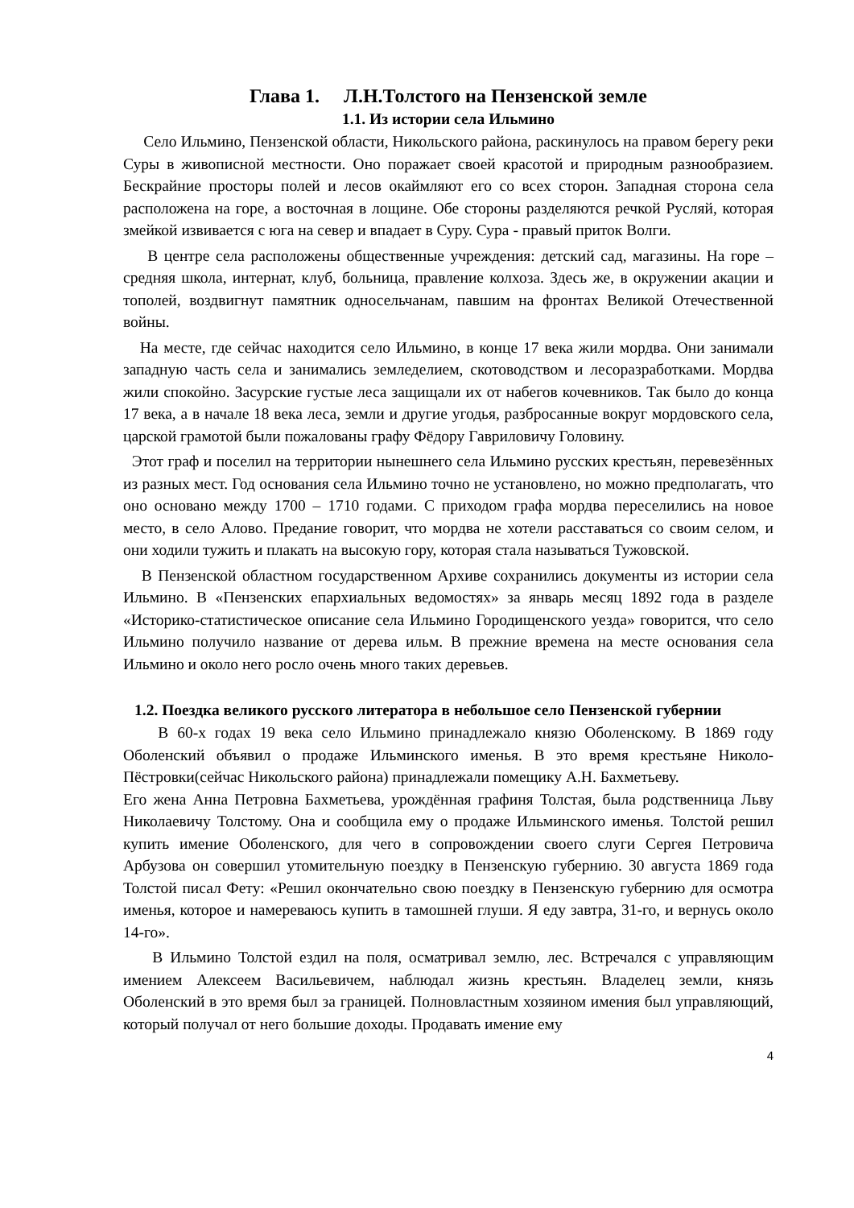Глава 1. Л.Н.Толстого на Пензенской земле
1.1. Из истории села Ильмино
Село Ильмино, Пензенской области, Никольского района, раскинулось на правом берегу реки Суры в живописной местности. Оно поражает своей красотой и природным разнообразием. Бескрайние просторы полей и лесов окаймляют его со всех сторон. Западная сторона села расположена на горе, а восточная в лощине. Обе стороны разделяются речкой Русляй, которая змейкой извивается с юга на север и впадает в Суру. Сура - правый приток Волги.
В центре села расположены общественные учреждения: детский сад, магазины. На горе – средняя школа, интернат, клуб, больница, правление колхоза. Здесь же, в окружении акации и тополей, воздвигнут памятник односельчанам, павшим на фронтах Великой Отечественной войны.
На месте, где сейчас находится село Ильмино, в конце 17 века жили мордва. Они занимали западную часть села и занимались земледелием, скотоводством и лесоразработками. Мордва жили спокойно. Засурские густые леса защищали их от набегов кочевников. Так было до конца 17 века, а в начале 18 века леса, земли и другие угодья, разбросанные вокруг мордовского села, царской грамотой были пожалованы графу Фёдору Гавриловичу Головину.
Этот граф и поселил на территории нынешнего села Ильмино русских крестьян, перевезённых из разных мест. Год основания села Ильмино точно не установлено, но можно предполагать, что оно основано между 1700 – 1710 годами. С приходом графа мордва переселились на новое место, в село Алово. Предание говорит, что мордва не хотели расставаться со своим селом, и они ходили тужить и плакать на высокую гору, которая стала называться Тужовской.
В Пензенской областном государственном Архиве сохранились документы из истории села Ильмино. В «Пензенских епархиальных ведомостях» за январь месяц 1892 года в разделе «Историко-статистическое описание села Ильмино Городищенского уезда» говорится, что село Ильмино получило название от дерева ильм. В прежние времена на месте основания села Ильмино и около него росло очень много таких деревьев.
1.2. Поездка великого русского литератора в небольшое село Пензенской губернии
В 60-х годах 19 века село Ильмино принадлежало князю Оболенскому. В 1869 году Оболенский объявил о продаже Ильминского именья. В это время крестьяне Николо-Пёстровки(сейчас Никольского района) принадлежали помещику А.Н. Бахметьеву.
Его жена Анна Петровна Бахметьева, урождённая графиня Толстая, была родственница Льву Николаевичу Толстому. Она и сообщила ему о продаже Ильминского именья. Толстой решил купить имение Оболенского, для чего в сопровождении своего слуги Сергея Петровича Арбузова он совершил утомительную поездку в Пензенскую губернию. 30 августа 1869 года Толстой писал Фету: «Решил окончательно свою поездку в Пензенскую губернию для осмотра именья, которое и намереваюсь купить в тамошней глуши. Я еду завтра, 31-го, и вернусь около 14-го».
В Ильмино Толстой ездил на поля, осматривал землю, лес. Встречался с управляющим имением Алексеем Васильевичем, наблюдал жизнь крестьян. Владелец земли, князь Оболенский в это время был за границей. Полновластным хозяином имения был управляющий, который получал от него большие доходы. Продавать имение ему
4